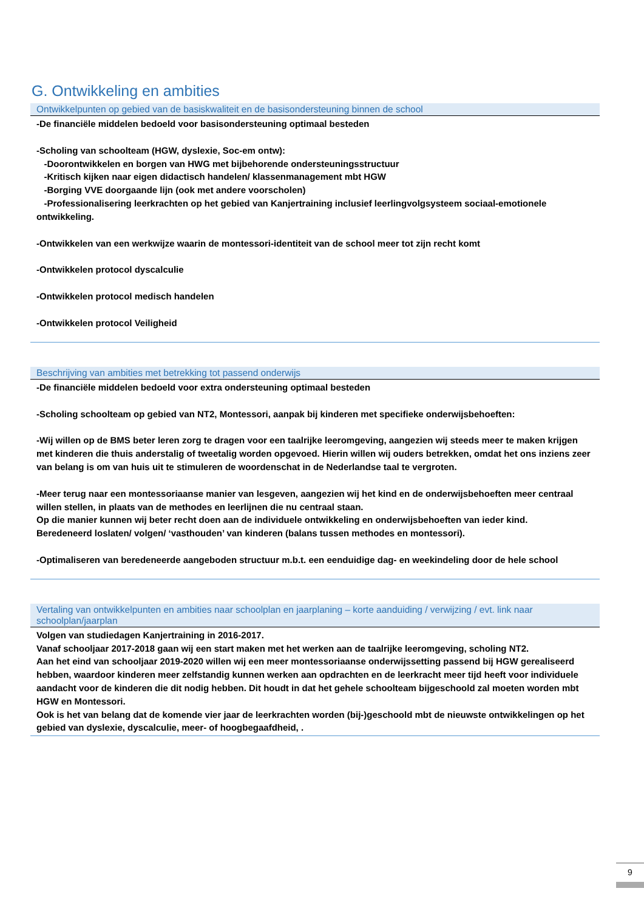G. Ontwikkeling en ambities
| Ontwikkelpunten op gebied van de basiskwaliteit en de basisondersteuning binnen de school |
| --- |
| -De financiële middelen bedoeld voor basisondersteuning optimaal besteden -Scholing van schoolteam (HGW, dyslexie, Soc-em ontw): -Doorontwikkelen en borgen van HWG met bijbehorende ondersteuningsstructuur -Kritisch kijken naar eigen didactisch handelen/ klassenmanagement mbt HGW -Borging VVE doorgaande lijn (ook met andere voorscholen) -Professionalisering leerkrachten op het gebied van Kanjertraining inclusief leerlingvolgsysteem sociaal-emotionele ontwikkeling. -Ontwikkelen van een werkwijze waarin de montessori-identiteit van de school meer tot zijn recht komt -Ontwikkelen protocol dyscalculie -Ontwikkelen protocol medisch handelen -Ontwikkelen protocol Veiligheid |
| Beschrijving van ambities met betrekking tot passend onderwijs |
| --- |
| -De financiële middelen bedoeld voor extra ondersteuning optimaal besteden -Scholing schoolteam op gebied van NT2, Montessori, aanpak bij kinderen met specifieke onderwijsbehoeften: -Wij willen op de BMS beter leren zorg te dragen voor een taalrijke leeromgeving, aangezien wij steeds meer te maken krijgen met kinderen die thuis anderstalig of tweetalig worden opgevoed. Hierin willen wij ouders betrekken, omdat het ons inziens zeer van belang is om van huis uit te stimuleren de woordenschat in de Nederlandse taal te vergroten. -Meer terug naar een montessoriaanse manier van lesgeven, aangezien wij het kind en de onderwijsbehoeften meer centraal willen stellen, in plaats van de methodes en leerlijnen die nu centraal staan. Op die manier kunnen wij beter recht doen aan de individuele ontwikkeling en onderwijsbehoeften van ieder kind. Beredeneerd loslaten/ volgen/ ‘vasthouden’ van kinderen (balans tussen methodes en montessori). -Optimaliseren van beredeneerde aangeboden structuur m.b.t. een eenduidige dag- en weekindeling door de hele school |
| Vertaling van ontwikkelpunten en ambities naar schoolplan en jaarplaning – korte aanduiding / verwijzing / evt. link naar schoolplan/jaarplan |
| --- |
| Volgen van studiedagen Kanjertraining in 2016-2017. Vanaf schooljaar 2017-2018 gaan wij een start maken met het werken aan de taalrijke leeromgeving, scholing NT2. Aan het eind van schooljaar 2019-2020 willen wij een meer montessoriaanse onderwijssetting passend bij HGW gerealiseerd hebben, waardoor kinderen meer zelfstandig kunnen werken aan opdrachten en de leerkracht meer tijd heeft voor individuele aandacht voor de kinderen die dit nodig hebben. Dit houdt in dat het gehele schoolteam bijgeschoold zal moeten worden mbt HGW en Montessori. Ook is het van belang dat de komende vier jaar de leerkrachten worden (bij-)geschoold mbt de nieuwste ontwikkelingen op het gebied van dyslexie, dyscalculie, meer- of hoogbegaafdheid, . |
9